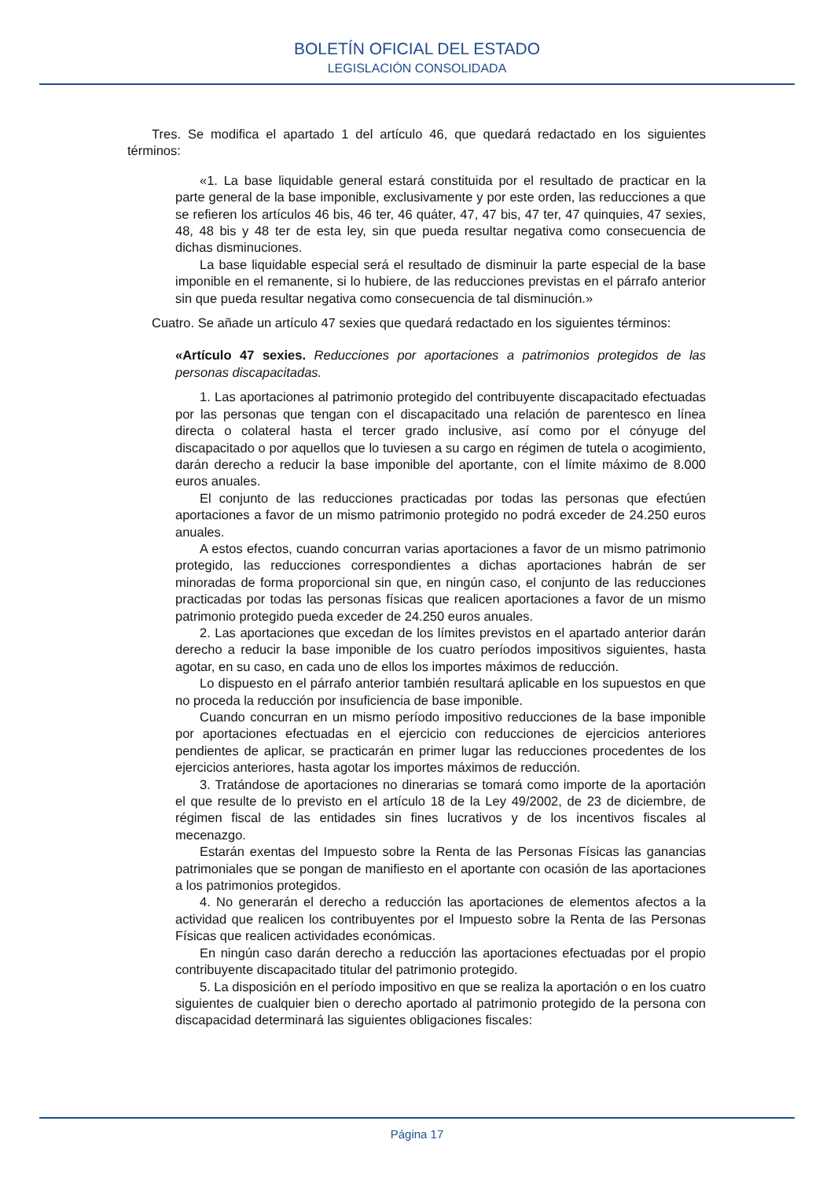BOLETÍN OFICIAL DEL ESTADO
LEGISLACIÓN CONSOLIDADA
Tres. Se modifica el apartado 1 del artículo 46, que quedará redactado en los siguientes términos:
«1. La base liquidable general estará constituida por el resultado de practicar en la parte general de la base imponible, exclusivamente y por este orden, las reducciones a que se refieren los artículos 46 bis, 46 ter, 46 quáter, 47, 47 bis, 47 ter, 47 quinquies, 47 sexies, 48, 48 bis y 48 ter de esta ley, sin que pueda resultar negativa como consecuencia de dichas disminuciones.
La base liquidable especial será el resultado de disminuir la parte especial de la base imponible en el remanente, si lo hubiere, de las reducciones previstas en el párrafo anterior sin que pueda resultar negativa como consecuencia de tal disminución.»
Cuatro. Se añade un artículo 47 sexies que quedará redactado en los siguientes términos:
«Artículo 47 sexies. Reducciones por aportaciones a patrimonios protegidos de las personas discapacitadas.
1. Las aportaciones al patrimonio protegido del contribuyente discapacitado efectuadas por las personas que tengan con el discapacitado una relación de parentesco en línea directa o colateral hasta el tercer grado inclusive, así como por el cónyuge del discapacitado o por aquellos que lo tuviesen a su cargo en régimen de tutela o acogimiento, darán derecho a reducir la base imponible del aportante, con el límite máximo de 8.000 euros anuales.
El conjunto de las reducciones practicadas por todas las personas que efectúen aportaciones a favor de un mismo patrimonio protegido no podrá exceder de 24.250 euros anuales.
A estos efectos, cuando concurran varias aportaciones a favor de un mismo patrimonio protegido, las reducciones correspondientes a dichas aportaciones habrán de ser minoradas de forma proporcional sin que, en ningún caso, el conjunto de las reducciones practicadas por todas las personas físicas que realicen aportaciones a favor de un mismo patrimonio protegido pueda exceder de 24.250 euros anuales.
2. Las aportaciones que excedan de los límites previstos en el apartado anterior darán derecho a reducir la base imponible de los cuatro períodos impositivos siguientes, hasta agotar, en su caso, en cada uno de ellos los importes máximos de reducción.
Lo dispuesto en el párrafo anterior también resultará aplicable en los supuestos en que no proceda la reducción por insuficiencia de base imponible.
Cuando concurran en un mismo período impositivo reducciones de la base imponible por aportaciones efectuadas en el ejercicio con reducciones de ejercicios anteriores pendientes de aplicar, se practicarán en primer lugar las reducciones procedentes de los ejercicios anteriores, hasta agotar los importes máximos de reducción.
3. Tratándose de aportaciones no dinerarias se tomará como importe de la aportación el que resulte de lo previsto en el artículo 18 de la Ley 49/2002, de 23 de diciembre, de régimen fiscal de las entidades sin fines lucrativos y de los incentivos fiscales al mecenazgo.
Estarán exentas del Impuesto sobre la Renta de las Personas Físicas las ganancias patrimoniales que se pongan de manifiesto en el aportante con ocasión de las aportaciones a los patrimonios protegidos.
4. No generarán el derecho a reducción las aportaciones de elementos afectos a la actividad que realicen los contribuyentes por el Impuesto sobre la Renta de las Personas Físicas que realicen actividades económicas.
En ningún caso darán derecho a reducción las aportaciones efectuadas por el propio contribuyente discapacitado titular del patrimonio protegido.
5. La disposición en el período impositivo en que se realiza la aportación o en los cuatro siguientes de cualquier bien o derecho aportado al patrimonio protegido de la persona con discapacidad determinará las siguientes obligaciones fiscales:
Página 17